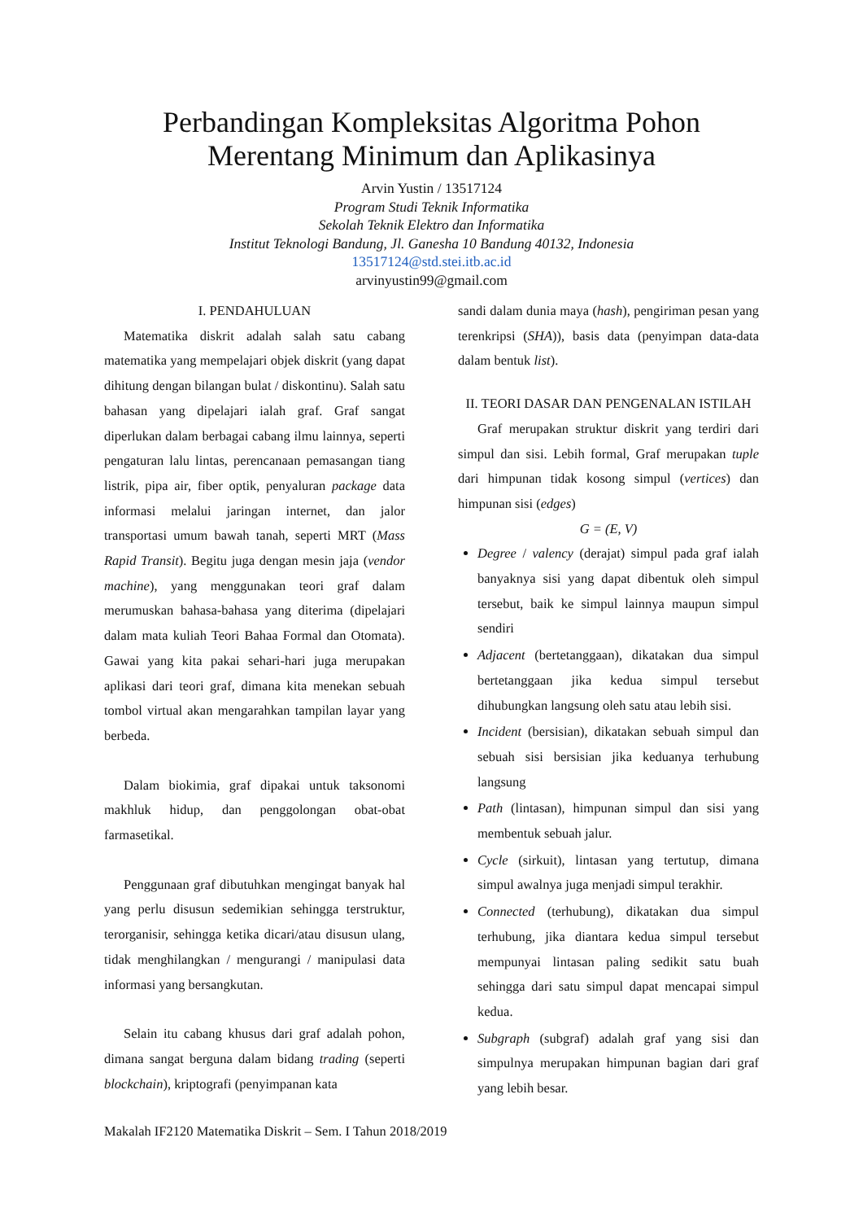Perbandingan Kompleksitas Algoritma Pohon
Merentang Minimum dan Aplikasinya
Arvin Yustin / 13517124
Program Studi Teknik Informatika
Sekolah Teknik Elektro dan Informatika
Institut Teknologi Bandung, Jl. Ganesha 10 Bandung 40132, Indonesia
13517124@std.stei.itb.ac.id
arvinyustin99@gmail.com
I. PENDAHULUAN
Matematika diskrit adalah salah satu cabang matematika yang mempelajari objek diskrit (yang dapat dihitung dengan bilangan bulat / diskontinu). Salah satu bahasan yang dipelajari ialah graf. Graf sangat diperlukan dalam berbagai cabang ilmu lainnya, seperti pengaturan lalu lintas, perencanaan pemasangan tiang listrik, pipa air, fiber optik, penyaluran package data informasi melalui jaringan internet, dan jalor transportasi umum bawah tanah, seperti MRT (Mass Rapid Transit). Begitu juga dengan mesin jaja (vendor machine), yang menggunakan teori graf dalam merumuskan bahasa-bahasa yang diterima (dipelajari dalam mata kuliah Teori Bahaa Formal dan Otomata). Gawai yang kita pakai sehari-hari juga merupakan aplikasi dari teori graf, dimana kita menekan sebuah tombol virtual akan mengarahkan tampilan layar yang berbeda.
Dalam biokimia, graf dipakai untuk taksonomi makhluk hidup, dan penggolongan obat-obat farmasetikal.
Penggunaan graf dibutuhkan mengingat banyak hal yang perlu disusun sedemikian sehingga terstruktur, terorganisir, sehingga ketika dicari/atau disusun ulang, tidak menghilangkan / mengurangi / manipulasi data informasi yang bersangkutan.
Selain itu cabang khusus dari graf adalah pohon, dimana sangat berguna dalam bidang trading (seperti blockchain), kriptografi (penyimpanan kata
sandi dalam dunia maya (hash), pengiriman pesan yang terenkripsi (SHA)), basis data (penyimpan data-data dalam bentuk list).
II. TEORI DASAR DAN PENGENALAN ISTILAH
Graf merupakan struktur diskrit yang terdiri dari simpul dan sisi. Lebih formal, Graf merupakan tuple dari himpunan tidak kosong simpul (vertices) dan himpunan sisi (edges)
G = (E, V)
Degree / valency (derajat) simpul pada graf ialah banyaknya sisi yang dapat dibentuk oleh simpul tersebut, baik ke simpul lainnya maupun simpul sendiri
Adjacent (bertetanggaan), dikatakan dua simpul bertetanggaan jika kedua simpul tersebut dihubungkan langsung oleh satu atau lebih sisi.
Incident (bersisian), dikatakan sebuah simpul dan sebuah sisi bersisian jika keduanya terhubung langsung
Path (lintasan), himpunan simpul dan sisi yang membentuk sebuah jalur.
Cycle (sirkuit), lintasan yang tertutup, dimana simpul awalnya juga menjadi simpul terakhir.
Connected (terhubung), dikatakan dua simpul terhubung, jika diantara kedua simpul tersebut mempunyai lintasan paling sedikit satu buah sehingga dari satu simpul dapat mencapai simpul kedua.
Subgraph (subgraf) adalah graf yang sisi dan simpulnya merupakan himpunan bagian dari graf yang lebih besar.
Makalah IF2120 Matematika Diskrit – Sem. I Tahun 2018/2019